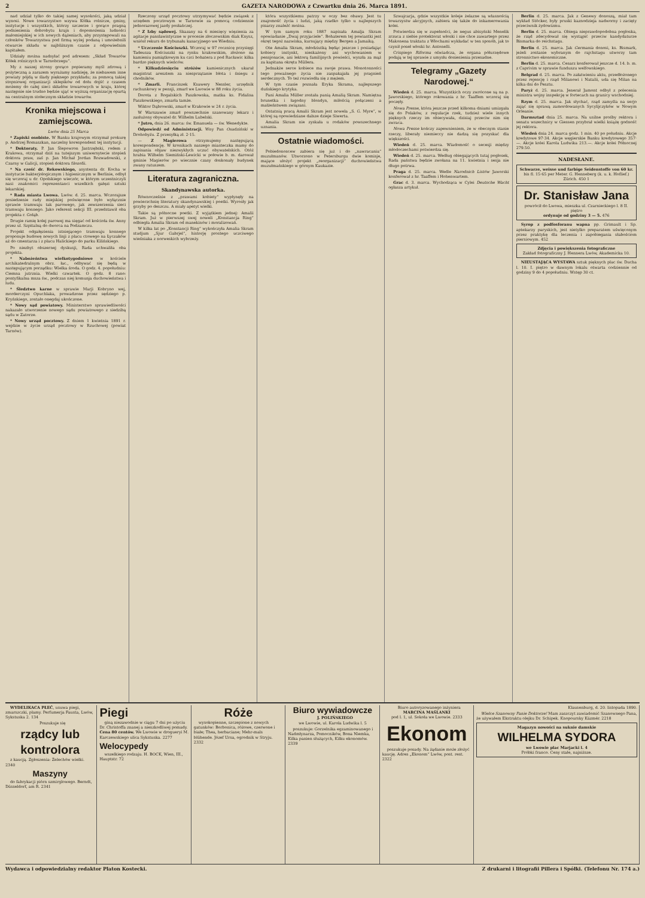2 GAZETA NARODOWA z Czwartku dnia 26. Marca 1891.
nad udział tylko do takiej samej wysokości, jaką udział wynosi. Nowe towarzystwo wzywa Kółka rolnicze, gminy, instytucje i wszystkich, którzy szczerze i gorąco pragną podniesienia dobrobytu krajn i dopomożenia ludności małomiejskiej w ich nowych dążeniach, aby przystępowali na członków Towarzystwa pod firmą wyżej podaną i umożebnili otwarcie składu w najbliższym czasie z odpowiednim kapitałem.
Udziały można nadsyłać pod adresem: „Skład Towarów Kółek rolniczych w Tarnobrzegu“.
My z naszej strony gorąco popieramy myśl zdrową i pożyteczną a zarazem wyrażamy nadzieję, że niebawem inne powiaty pójdą w ślady pięknego przykładu; za pomocą takiej stopniowej organizacji sklepików od dołu dojść z czasem możemy do całej sieci składów towarowych w kraju, której następnie nie trudno będzie ująć w wyższą organizację opartą na centralnym stołecznym składzie towarów.
Kronika miejscowa i zamiejscowa.
Lwów dnia 25 Marca
* Zapiski osobiste. W Banku krajowym otrzymał prokurę p. Andrzej Romaszkan, naczelny korespondent tej instytucji.
* Doktoraty. P. Jan Ślepowron Jastrzębski, rodem z Krakowa, otrzymał dziś na tutejszym uniwersytecie stopień doktora praw, zaś p. Jan Michał Jordan Rozwadowski, z Czarny w Galicji, stopień doktora filozofii.
* Na cześć dr. Rekowskiego, asystenta dr. Kocha w instytucie bakterjologicznym i higienicznym w Berlinie, odbył się wczoraj u dr. Opolskiego wieczór, w którym uczestniczyli nasi znakomici reprezentanci wszelkich gałęzi sztuki lekarskiej.
* Rada miasta Lwowa. Lwów. d. 25. marca. Wczorajsze posiedzenie rady miejskiej poświęcone było wyłącznie sprawie tramwaju tak parowego, jak zewszerzenia sieci tramwaju konnego. Jako referent sekcji III. przedstawił oba projekta r. Gołąb.
Drugie ramię kolej parowej ma sięgać od kościoła św. Anny przez ul. Szpitalną do dworca na Podzamczu.
Projekt odgałęzienia istniejącego tramwaju konnego proponuje budowę nowych linji z placu ctowego na Łyczaków aż do cmentarza i z placu Halickiego do parku Kilińskiego.
Po niezbyt obszernej dyskusji, Rada uchwaliła oba projekta.
* Nabożeństwa wielkotygodniowe w kościele archikatedralnym obrz. łac., odbywać się będą w następującym porządku: Wielka środa. O godz. 4. popołudniu: Ciemna jutrznia. Wielki czwartek. O godz. 8 rano: pontyfikalna msza św., podczas niej komunja duchowieństwa i ludu.
* Śledztwo karne w sprawie Marji Kobryno wej, morderczyni Opuchlaka, prowadzone przez sędziego p. Kryńskiego, zostało onegdaj ukończone.
* Nowy sąd powiatowy. Ministerstwo sprawiedliwości nakazało utworzenie nowego sądu powiatowego z siedzibą sądu w Zatorze.
* Nowy urząd pocztowy. Z dniem 1 kwietnia 1891 r. wejdzie w życie urząd pocztowy w Rzuchowej (powiat Tarnów).
Rzeczony urząd pocztowy utrzymywać będzie związek z urzędem pocztowym w Tarnowie za pomocą codziennie jednorazowej jazdy posłańczej.
* Z Izby sądowej. Skazany na 6 miesięcy więzienia za agitacje panslawistyczne w procesie złoczowskim diak Knysz, wniósł rekurs do trybunału kasacyjnego we Wiedniu.
* Uczczenie Kościuszki. Wczoraj w 97 rocznicę przysięgi Tadeusza Kościuszki na rynku krakowskim, złożono na kamieniu pamiątkowym ku czci bohatera z pod Racławic kilka bardzo pięknych wieńców.
* Kilkudziesięciu stróżów kamienicznych ukarał magistrat aresztem za niesprzątanie błota i śniegu z chodników.
* Zmarli. Franciszek Ksawery Nessler, urzędnik rachunkowy w pensji, zmarł we Lwowie w 88 roku życia.
Dorota z Rogalskich Paszkowska, matka ks. Fidalisa Paszkowskiego, zmarła tamże.
Wiktor Dąbrowski, zmarł w Krakowie w 24 r. życia.
W Warszawie zmarł powszechnie szanowany lekarz i zasłużony obywatel dr. Wilhelm Lubelski.
* Jutro, dnia 26. marca: św. Emanuela — św. Wenedykte.
Odpowiedź od Administracji. Wny Pan Osadziński w Drohobyźu. Z przesyłką zł. 2·15.
— Z Magierowa otrzymujemy następującą korespondencję. W kronikach naszego miasteczka mamy do zapisania objaw niezwykłych uczuć obywatelskich. Otóż hrabia Wilhelm Siemiński-Lewicki w połowie b. m. darował gminie Magierów po wiecznie czasy doskonały budynek zwany ratuszem.
Literatura zagraniczna.
Skandynawska autorka.
Równocześnie z „prawami kobiety“ wypłynęły na powierzchnię literatury skandynawskiej i poetki. Wyrosły jak grzyby po deszczu. A miały apetyt wielki.
Takie są północne poetki. Z wyjątkiem jednej: Amalii Skram. Już w pierwszej swej noweli „Konstancja Ring“ odbiegła Amalia Skram od manekinów i moralizowań.
W kilka lat po „Konstancji Ring“ wykończyła Amalia Skram studjum „Sjur Gabrjel“, historję prostego uczciwego wieśniaka z norweskich wybrzeży.
która wszystkiemu patrzy w oczy bez obawy. Jest tu znajomość życia i ludzi, jaką rzadko tylko u najlepszych pisarzy znaleźć można.
W tym samym roku 1887 napisała Amalja Skram opowiadanie „Dwaj przyjaciele“. Bohaterem tej powiastki jest okręt tegoż nazwiska, kursujący między Bergen a Jamaiką.
Ote Amalia Skram, młodziutką będąc jeszcze i posiadając kobiecy instynkt, nieskażony ani wychowaniem w pensjonacie, ani lektorą familijnych powieści, wyszła za mąż za kapitana okrętu Müllera.
Jednakże serce kobiece ma swoje prawa. Monotonności tego poważnego życia nie zaspakajała jej pragnień serdecznych. To też rozwiodła się z mężem.
W tym czasie poznała Eryka Skrama, najlepszego duńskiego krytyka.
Pani Amalia Müller została panią Amalią Skram. Namiętna brunetka i łagodny blondyn, miłością połączeni a małżeństwem związani.
Ostatnią pracą Amalii Skram jest nowela „S. G. Myre“, w której są opowiedziane dalsze dzieje Siwerta.
Amalia Skram nie zyskała u rodaków powszechnego uznania.
Ostatnie wiadomości.
Pobiedonoscew zabiera się już i do „nawracania“ muzułmanów. Utworzono w Petersburgu dwie komisje, mające ułożyć projekt „reorganizacji“ duchowieństwa muzułmańskiego w górnym Kaukazie.
Szwajcarja, gdzie wszystkie koleje żelazne są własnością towarzystw akcyjnych, zabiera się także do inkamerowania kolei.
Potwierdza się w zupełności, że negus abisyński Menelik zrzuca z siebie protektorat włoski i nie chce zawartego przez Makonena traktatu z Włochami wykładać w ten sposób, jak to czynił poseł włoski hr. Antonelli.
Crispiego Riforma oświadcza, że organa półurzędowe podają w tej sprawie z umysłu doniesienia przesadne.
Telegramy „Gazety Narodowej.“
Wiedeń d. 25. marca. Wszystkich oczy zwrócone są na p. Jaworskiego, którego rokowania z hr. Taaffem wczoraj się poczęły.
Nowa Presse, która jeszcze przed kilkoma dniami umizgała się do Polaków, z regulacje rzek, tudzież wiele innych pięknych rzeczy im obiecywała, dzisiaj przeciw nim się zwraca.
Nowa Presse kończy zapewnieniem, że w obecnym stanie rzeczy, liberały niemieccy nie dadzą się pozyskać dla większości.
Wiedeń d. 25. marca. Wiadomość o secesji między młodoczechami potwierdza się.
Wiedeń d. 25. marca. Według obiegających tutaj pogłosek, Rada państwa będzie zwołana na 11. kwietnia i sesja nie długo potrwa.
Praga d. 25. marca. Wedle Narodnich Listów Jaworski konferował z hr. Taaffem i Hohenwartem.
Grac d. 3. marca. Wychodząca w Cylei Deutsche Wacht ogłasza artykuł.
Berlin d. 25. marca. Jak z Genewy donoszą, miał tam wykład Stöcker, były pruski kaznodzieja nadworny i zacięty przeciwnik żydowizmu.
Berlin d. 25. marca. Obiega nieprawdopodobna pogłoska, że rząd zdecydował się wystąpić przeciw kandydaturze Bismarka do reichstagu.
Berlin d. 25. marca. Jak Germania donosi, ks. Bismark, jeżeli zostanie wybranym do rajchstagu utworzy tam stronnictwo ekonomiczne.
Berlin d. 25. marca. Cesarz konferował jeszcze d. 14. b. m. z Caprivim w sprawie funduszu welfowskiego.
Belgrad d. 25. marca. Po załatwieniu aktu, przedłożonego przez rejencję i rząd Milanowi i Natalii, uda się Milan na kilka dni do Pesztu.
Paryż d. 25. marca. Jenerał Jamont odbył z polecenia ministra wojny inspekcję w fortecach na granicy wschodniej.
Rzym d. 25. marca. Jak słychać, rząd zamyśla na serjo zająć się sprawą zamordowanych Sycylijczyków w Nowym Orleanie.
Darmsztad dnia 25. marca. Na usilne prośby rektora i senatu wszechnicy w Giessen przybrał wielki książę godność jej rektora.
Wiedeń dnia 24. marca godz. 1 min. 40 po południu. Akcje kredytowe 97·34. Akcje węgierskie Banku kredytowego 357·—. Akcje kolei Karola Ludwika 213.—. Akcje kolei Północnej 279.50.
NADESŁANE.
Schwarze, weisse und farbige Seidenstoffe von 60 kr. bis fl. 15·65 per Meter. G. Henneberg (k. u. k. Hoflief.) Zürich. 450 1
Dr. Stanisław Jana
powrócił do Lwowa, mieszka ul. Czarnieckiego l. 8 II. piętro
ordynuje od godziny 3 — 5. 476
Syrop z podfosforanu wapna pp. Grimault i Sp. aptekarzy paryskich, jest nietylko preparatem uświęconym przez praktykę dla leczenia i zapobiegania słabościom piersiowym. 452
Zdjęcia i powiększenia fotograficzne
Zakład fotograficzny J. Hennera Lwów, Akademicka 10.
NIEUSTAJĄCA WYSTAWA sztuk pięknych plac św. Ducha l. 10. I. piętro w dawnym lokalu otwarta codziennie od godziny 9 do 4 popołudniu. Wstęp 30 ct.
WYDELIKACA PŁEĆ, usuwa piegi, zmarszczki, plamy. Perfumerja Fausta, Lwów, Sykstuska 2. 134
Poszukuje się
rządcy lub kontrolora
z kaucją. Zgłoszenia: Żelechów wielki. 2340
Maszyny
do fabrykacji piórn szmirglowego. Berndt, Düsseldorf, am R. 2341
Piegi
giną niezawodnie w ciągu 7 dni po użyciu Dr. Christoffa znanej a nieszkodliwej pomady. Cena 80 centów. We Lwowie w drogueryi M. Karczewskiego ulica Sykstuska. 2277
Welocypedy
wszelkiego rodzaju. H. BOCK, Wien, III., Hauptstr. 72
Róże
wysokopienne, szczepione z nowych gatunków: Borbonica, różowe, czerwone i białe; Thea, herbaciane; Mehr-mals blühende. Józef Ursa, ogrodnik w Stryju. 2332
Biuro wywiadowcze
J. POLIŃSKIEGO
we Lwowie, ul. Karola Ludwika l. 5
poszukuje: Gorzelnika egzaminowanego i Nadmłynarza, Pomocników, Bona Niemka, Kilka panien służących, Kilku ekonomów. 2339
Biuro autoryzowanego inżyniera
MARCINA MAŚLANKI
pod l. 1, ul. Sokoła we Lwowie. 2333
Ekonom
poszukuje posady. Na żądanie może złożyć kaucję. Adres „Ekonom“ Lwów, post. rest. 2322
Klausenburg, d. 20. listopada 1890.
Wielce Szanowny Panie Doktorze! Mam zaszczyt zawiadomić Szanownego Pana, że używałem Ekstraktu olejku Dr. Schipek. Knopoursky Kázmér. 2218
Magazyn nowości na suknie damskie
WILHELMA SYDORA
we Lwowie plac Marjacki l. 4
Próbki franco. Ceny stałe, najniższe.
Wydawca i odpowiedzialny redaktor Platon Kostecki. Z drukarni i litografii Pillera i Spółki. (Telefonu Nr. 174 a.)